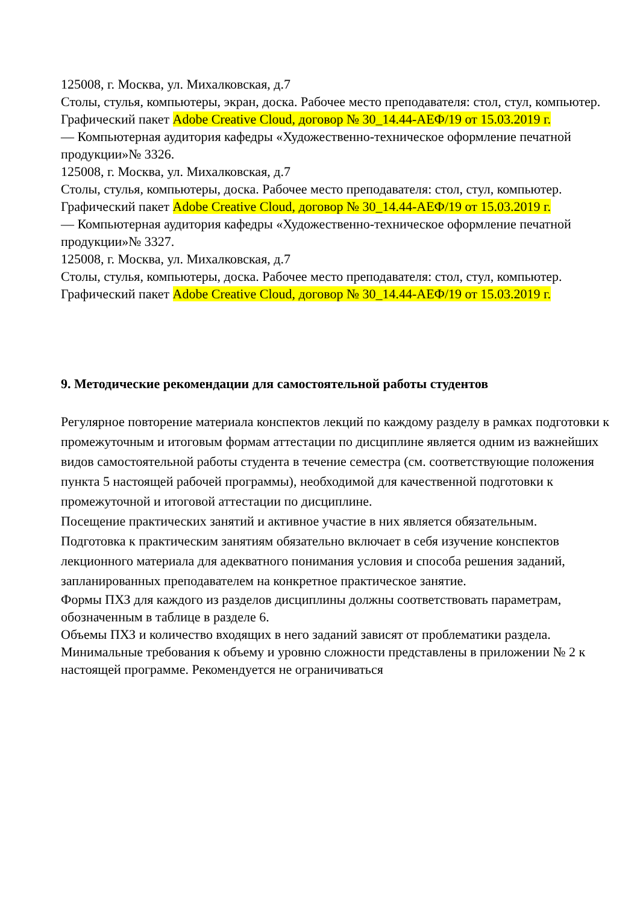125008, г. Москва, ул. Михалковская, д.7
Столы, стулья, компьютеры, экран, доска. Рабочее место преподавателя: стол, стул, компьютер.
Графический пакет Adobe Creative Cloud, договор № 30_14.44-АЕФ/19 от 15.03.2019 г.
— Компьютерная аудитория кафедры «Художественно-техническое оформление печатной продукции»№ 3326.
125008, г. Москва, ул. Михалковская, д.7
Столы, стулья, компьютеры, доска. Рабочее место преподавателя: стол, стул, компьютер.
Графический пакет Adobe Creative Cloud, договор № 30_14.44-АЕФ/19 от 15.03.2019 г.
— Компьютерная аудитория кафедры «Художественно-техническое оформление печатной продукции»№ 3327.
125008, г. Москва, ул. Михалковская, д.7
Столы, стулья, компьютеры, доска. Рабочее место преподавателя: стол, стул, компьютер.
Графический пакет Adobe Creative Cloud, договор № 30_14.44-АЕФ/19 от 15.03.2019 г.
9. Методические рекомендации для самостоятельной работы студентов
Регулярное повторение материала конспектов лекций по каждому разделу в рамках подготовки к промежуточным и итоговым формам аттестации по дисциплине является одним из важнейших видов самостоятельной работы студента в течение семестра (см. соответствующие положения пункта 5 настоящей рабочей программы), необходимой для качественной подготовки к промежуточной и итоговой аттестации по дисциплине.
Посещение практических занятий и активное участие в них является обязательным.
Подготовка к практическим занятиям обязательно включает в себя изучение конспектов лекционного материала для адекватного понимания условия и способа решения заданий, запланированных преподавателем на конкретное практическое занятие.
Формы ПХЗ для каждого из разделов дисциплины должны соответствовать параметрам, обозначенным в таблице в разделе 6.
Объемы ПХЗ и количество входящих в него заданий зависят от проблематики раздела. Минимальные требования к объему и уровню сложности представлены в приложении № 2 к настоящей программе. Рекомендуется не ограничиваться